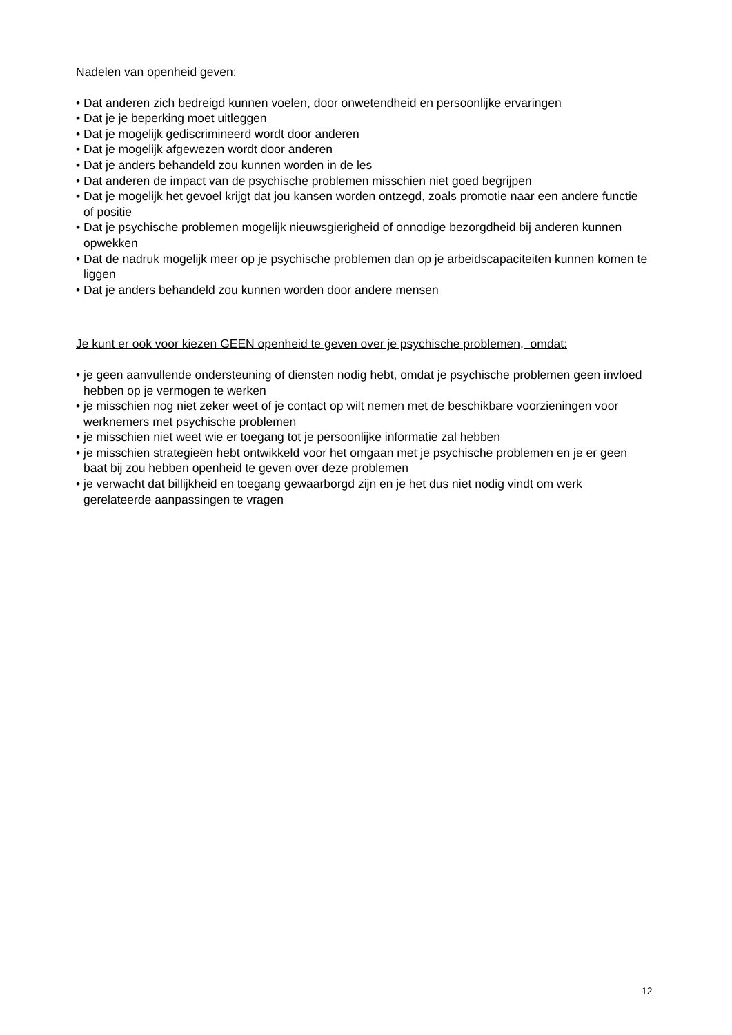Nadelen van openheid geven:
• Dat anderen zich bedreigd kunnen voelen, door onwetendheid en persoonlijke ervaringen
• Dat je je beperking moet uitleggen
• Dat je mogelijk gediscrimineerd wordt door anderen
• Dat je mogelijk afgewezen wordt door anderen
• Dat je anders behandeld zou kunnen worden in de les
• Dat anderen de impact van de psychische problemen misschien niet goed begrijpen
• Dat je mogelijk het gevoel krijgt dat jou kansen worden ontzegd, zoals promotie naar een andere functie of positie
• Dat je psychische problemen mogelijk nieuwsgierigheid of onnodige bezorgdheid bij anderen kunnen opwekken
• Dat de nadruk mogelijk meer op je psychische problemen dan op je arbeidscapaciteiten kunnen komen te liggen
• Dat je anders behandeld zou kunnen worden door andere mensen
Je kunt er ook voor kiezen GEEN openheid te geven over je psychische problemen, omdat:
• je geen aanvullende ondersteuning of diensten nodig hebt, omdat je psychische problemen geen invloed hebben op je vermogen te werken
• je misschien nog niet zeker weet of je contact op wilt nemen met de beschikbare voorzieningen voor werknemers met psychische problemen
• je misschien niet weet wie er toegang tot je persoonlijke informatie zal hebben
• je misschien strategieën hebt ontwikkeld voor het omgaan met je psychische problemen en je er geen baat bij zou hebben openheid te geven over deze problemen
• je verwacht dat billijkheid en toegang gewaarborgd zijn en je het dus niet nodig vindt om werk gerelateerde aanpassingen te vragen
12